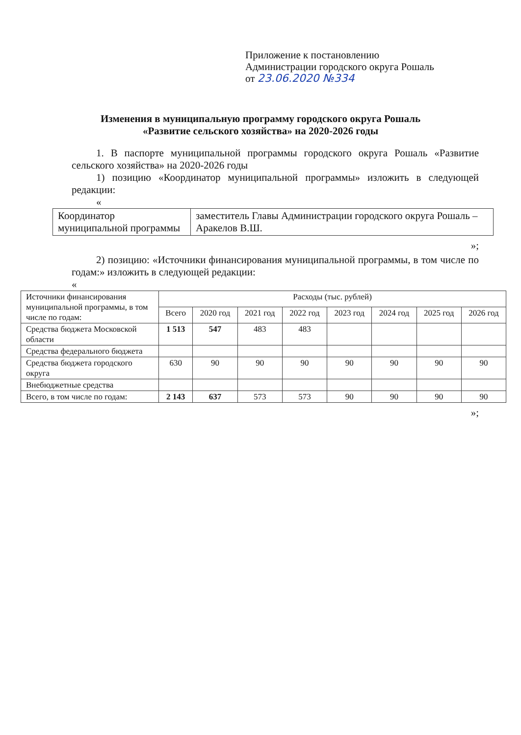Приложение к постановлению
Администрации городского округа Рошаль
от 23.06.2020 №334
Изменения в муниципальную программу городского округа Рошаль
«Развитие сельского хозяйства» на 2020-2026 годы
1. В паспорте муниципальной программы городского округа Рошаль «Развитие сельского хозяйства» на 2020-2026 годы
1) позицию «Координатор муниципальной программы» изложить в следующей редакции:
«
| Координатор муниципальной программы | заместитель Главы Администрации городского округа Рошаль – Аракелов В.Ш. |
»;
2) позицию: «Источники финансирования муниципальной программы, в том числе по годам:» изложить в следующей редакции:
«
| Источники финансирования муниципальной программы, в том числе по годам: | Расходы (тыс. рублей) | | | | | | | |
| --- | --- | --- | --- | --- | --- | --- | --- | --- |
| | Всего | 2020 год | 2021 год | 2022 год | 2023 год | 2024 год | 2025 год | 2026 год |
| Средства бюджета Московской области | 1 513 | 547 | 483 | 483 | | | | |
| Средства федерального бюджета | | | | | | | | |
| Средства бюджета городского округа | 630 | 90 | 90 | 90 | 90 | 90 | 90 | 90 |
| Внебюджетные средства | | | | | | | | |
| Всего, в том числе по годам: | 2 143 | 637 | 573 | 573 | 90 | 90 | 90 | 90 |
»;